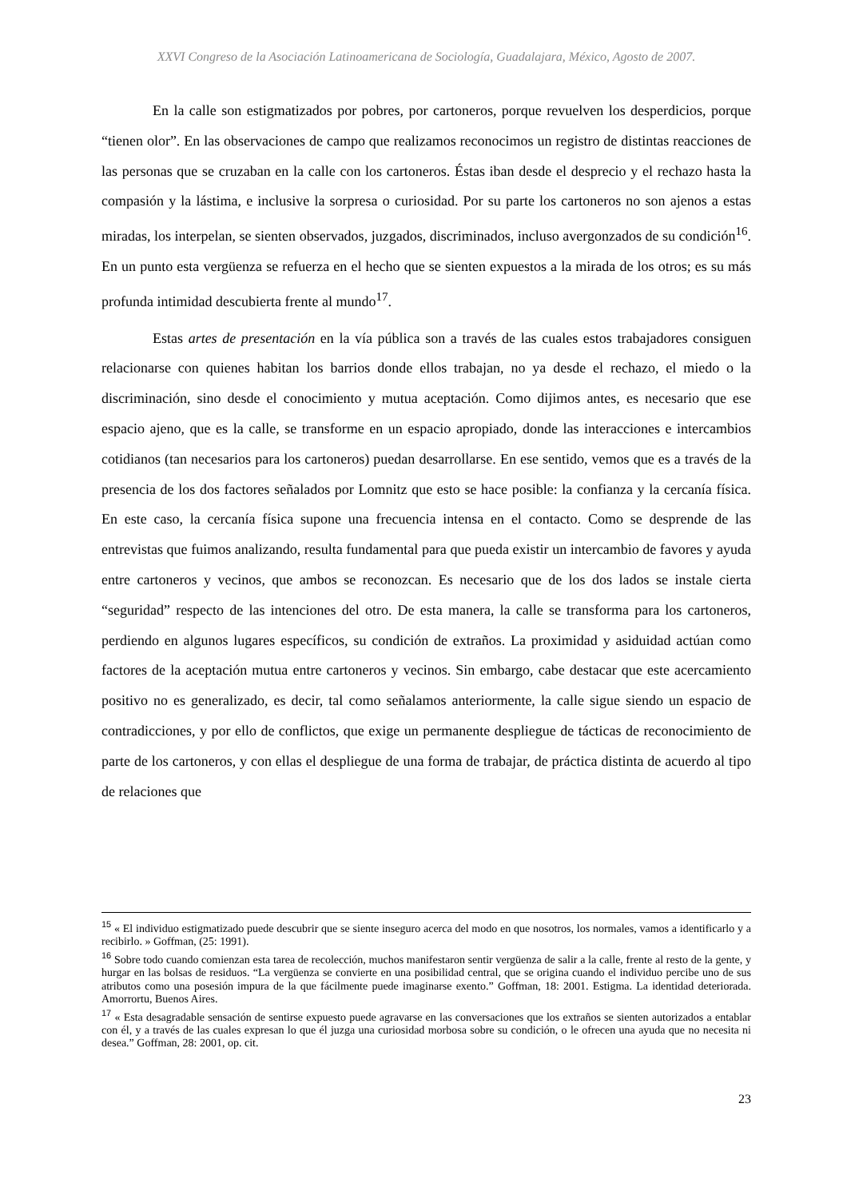XXVI Congreso de la Asociación Latinoamericana de Sociología, Guadalajara, México, Agosto de 2007.
En la calle son estigmatizados por pobres, por cartoneros, porque revuelven los desperdicios, porque “tienen olor”. En las observaciones de campo que realizamos reconocimos un registro de distintas reacciones de las personas que se cruzaban en la calle con los cartoneros. Éstas iban desde el desprecio y el rechazo hasta la compasión y la lástima, e inclusive la sorpresa o curiosidad. Por su parte los cartoneros no son ajenos a estas miradas, los interpelan, se sienten observados, juzgados, discriminados, incluso avergonzados de su condición<sup>16</sup>. En un punto esta vergüenza se refuerza en el hecho que se sienten expuestos a la mirada de los otros; es su más profunda intimidad descubierta frente al mundo<sup>17</sup>.
Estas artes de presentación en la vía pública son a través de las cuales estos trabajadores consiguen relacionarse con quienes habitan los barrios donde ellos trabajan, no ya desde el rechazo, el miedo o la discriminación, sino desde el conocimiento y mutua aceptación. Como dijimos antes, es necesario que ese espacio ajeno, que es la calle, se transforme en un espacio apropiado, donde las interacciones e intercambios cotidianos (tan necesarios para los cartoneros) puedan desarrollarse. En ese sentido, vemos que es a través de la presencia de los dos factores señalados por Lomnitz que esto se hace posible: la confianza y la cercanía física. En este caso, la cercanía física supone una frecuencia intensa en el contacto. Como se desprende de las entrevistas que fuimos analizando, resulta fundamental para que pueda existir un intercambio de favores y ayuda entre cartoneros y vecinos, que ambos se reconozcan. Es necesario que de los dos lados se instale cierta “seguridad” respecto de las intenciones del otro. De esta manera, la calle se transforma para los cartoneros, perdiendo en algunos lugares específicos, su condición de extraños. La proximidad y asiduidad actúan como factores de la aceptación mutua entre cartoneros y vecinos. Sin embargo, cabe destacar que este acercamiento positivo no es generalizado, es decir, tal como señalamos anteriormente, la calle sigue siendo un espacio de contradicciones, y por ello de conflictos, que exige un permanente despliegue de tácticas de reconocimiento de parte de los cartoneros, y con ellas el despliegue de una forma de trabajar, de práctica distinta de acuerdo al tipo de relaciones que
<sup>15</sup> « El individuo estigmatizado puede descubrir que se siente inseguro acerca del modo en que nosotros, los normales, vamos a identificarlo y a recibirlo. » Goffman, (25: 1991).
<sup>16</sup> Sobre todo cuando comienzan esta tarea de recolección, muchos manifestaron sentir vergüenza de salir a la calle, frente al resto de la gente, y hurgar en las bolsas de residuos. “La vergüenza se convierte en una posibilidad central, que se origina cuando el individuo percibe uno de sus atributos como una posesión impura de la que fácilmente puede imaginarse exento.” Goffman, 18: 2001. Estigma. La identidad deteriorada. Amorrortu, Buenos Aires.
<sup>17</sup> « Esta desagradable sensación de sentirse expuesto puede agravarse en las conversaciones que los extraños se sienten autorizados a entablar con él, y a través de las cuales expresan lo que él juzga una curiosidad morbosa sobre su condición, o le ofrecen una ayuda que no necesita ni desea.” Goffman, 28: 2001, op. cit.
23